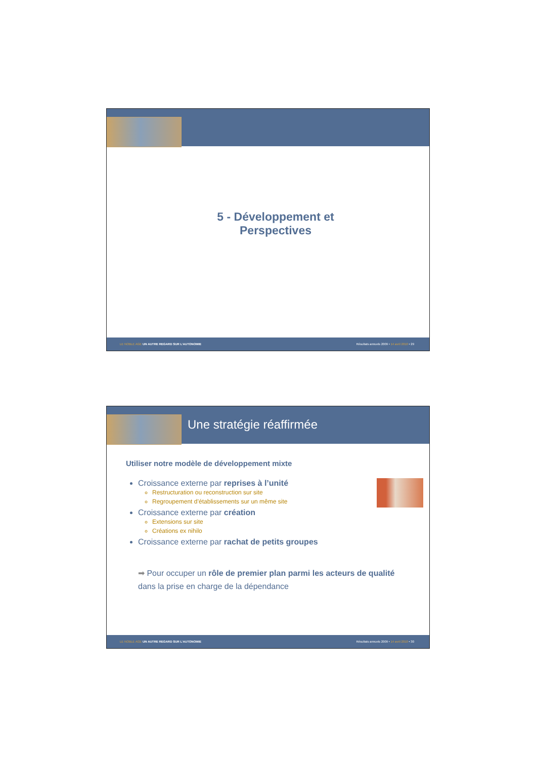5 - Développement et
Perspectives
LE NOBLE AGE UN AUTRE REGARD SUR L’AUTONOMIE Résultats annuels 2009 • 14 avril 2010 • 29
Une stratégie réaffirmée
Utiliser notre modèle de développement mixte
Croissance externe par reprises à l’unité
Restructuration ou reconstruction sur site
Regroupement d’établissements sur un même site
Croissance externe par création
Extensions sur site
Créations ex nihilo
Croissance externe par rachat de petits groupes
➡ Pour occuper un rôle de premier plan parmi les acteurs de qualité
dans la prise en charge de la dépendance
LE NOBLE AGE UN AUTRE REGARD SUR L’AUTONOMIE Résultats annuels 2009 • 14 avril 2010 • 30